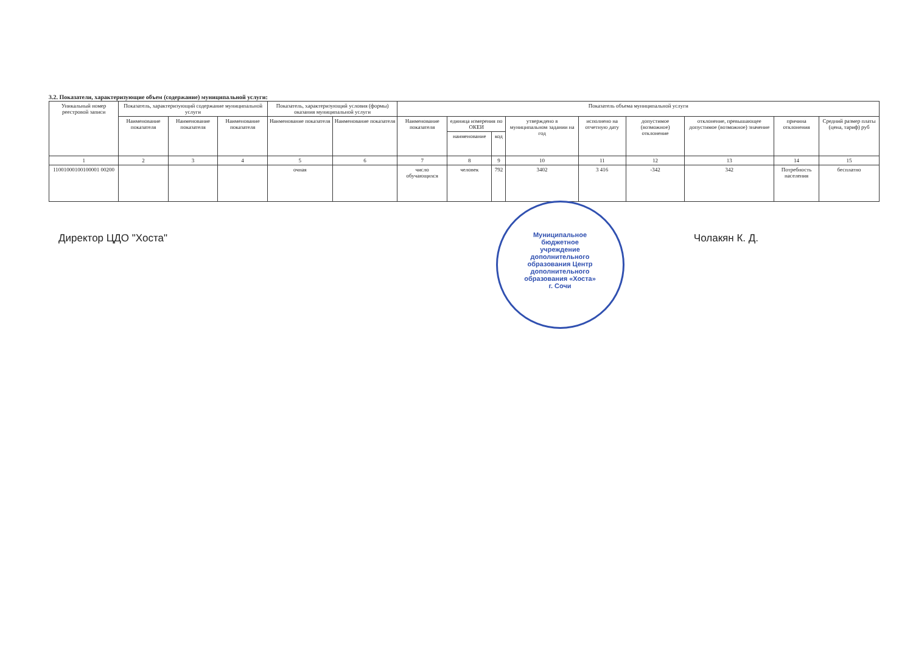3.2. Показатели, характеризующие объем (содержание) муниципальной услуги:
| Уникальный номер реестровой записи | Показатель, характеризующий содержание муниципальной услуги | | | Показатель, характеризующий условия (формы) оказания муниципальной услуги | | Показатель объема муниципальной услуги | | | | | | | | |
| --- | --- | --- | --- | --- | --- | --- | --- | --- | --- | --- | --- | --- | --- | --- |
| | Наименование показателя | Наименование показателя | Наименование показателя | Наименование показателя | Наименование показателя | Наименование показателя | единица измерения по ОКЕИ | | утверждено в муниципальном задании на год | исполнено на отчетную дату | допустимое (возможное) отклонение | отклонение, превышающее допустимое (возможное) значение | причина отклонения | Средний размер платы (цена, тариф) руб |
| | | | | | | | наименование | код | | | | | | |
| 1 | 2 | 3 | 4 | 5 | 6 | 7 | 8 | 9 | 10 | 11 | 12 | 13 | 14 | 15 |
| 11001000100100001 00200 | | | | очная | | число обучающихся | человек | 792 | 3402 | 3 416 | -342 | 342 | Потребность населения | бесплатно |
Директор ЦДО "Хоста" Чолакян К. Д.
Муниципальное бюджетное учреждение дополнительного образования Центр дополнительного образования «Хоста» г. Сочи